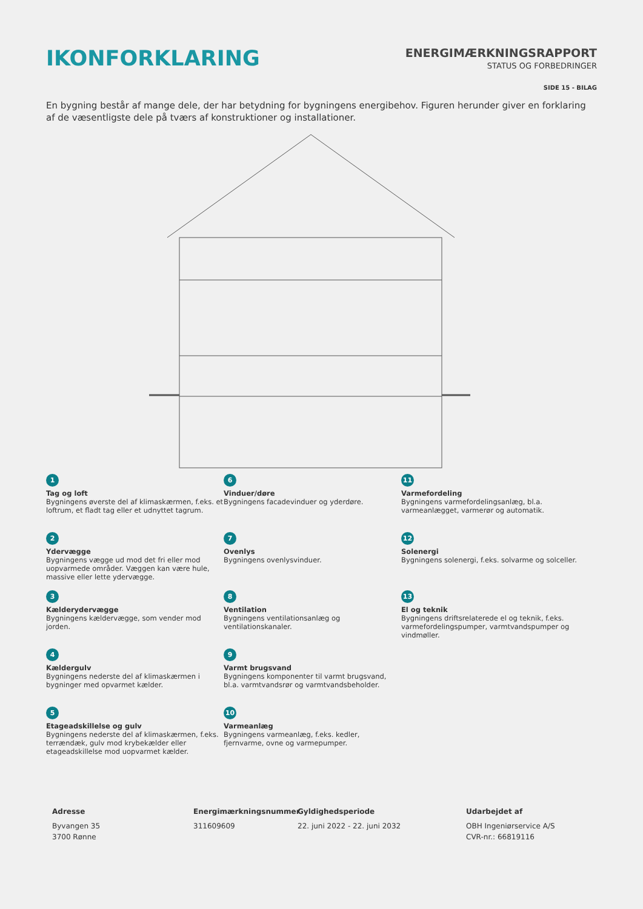IKONFORKLARING
ENERGIMÆRKNINGSRAPPORT
STATUS OG FORBEDRINGER
SIDE 15 - BILAG
En bygning består af mange dele, der har betydning for bygningens energibehov. Figuren herunder giver en forklaring af de væsentligste dele på tværs af konstruktioner og installationer.
1
Tag og loft
Bygningens øverste del af klimaskærmen, f.eks. et loftrum, et fladt tag eller et udnyttet tagrum.
6
Vinduer/døre
Bygningens facadevinduer og yderdøre.
11
Varmefordeling
Bygningens varmefordelingsanlæg, bl.a. varmeanlægget, varmerør og automatik.
2
Ydervægge
Bygningens vægge ud mod det fri eller mod uopvarmede områder. Væggen kan være hule, massive eller lette ydervægge.
7
Ovenlys
Bygningens ovenlysvinduer.
12
Solenergi
Bygningens solenergi, f.eks. solvarme og solceller.
3
Kælderydervægge
Bygningens kældervægge, som vender mod jorden.
8
Ventilation
Bygningens ventilationsanlæg og ventilationskanaler.
13
El og teknik
Bygningens driftsrelaterede el og teknik, f.eks. varmefordelingspumper, varmtvandspumper og vindmøller.
4
Kældergulv
Bygningens nederste del af klimaskærmen i bygninger med opvarmet kælder.
9
Varmt brugsvand
Bygningens komponenter til varmt brugsvand, bl.a. varmtvandsrør og varmtvandsbeholder.
5
Etageadskillelse og gulv
Bygningens nederste del af klimaskærmen, f.eks. terrændæk, gulv mod krybekælder eller etageadskillelse mod uopvarmet kælder.
10
Varmeanlæg
Bygningens varmeanlæg, f.eks. kedler, fjernvarme, ovne og varmepumper.
Adresse
Byvangen 35
3700 Rønne
Energimærkningsnummer
311609609
Gyldighedsperiode
22. juni 2022 - 22. juni 2032
Udarbejdet af
OBH Ingeniørservice A/S
CVR-nr.: 66819116